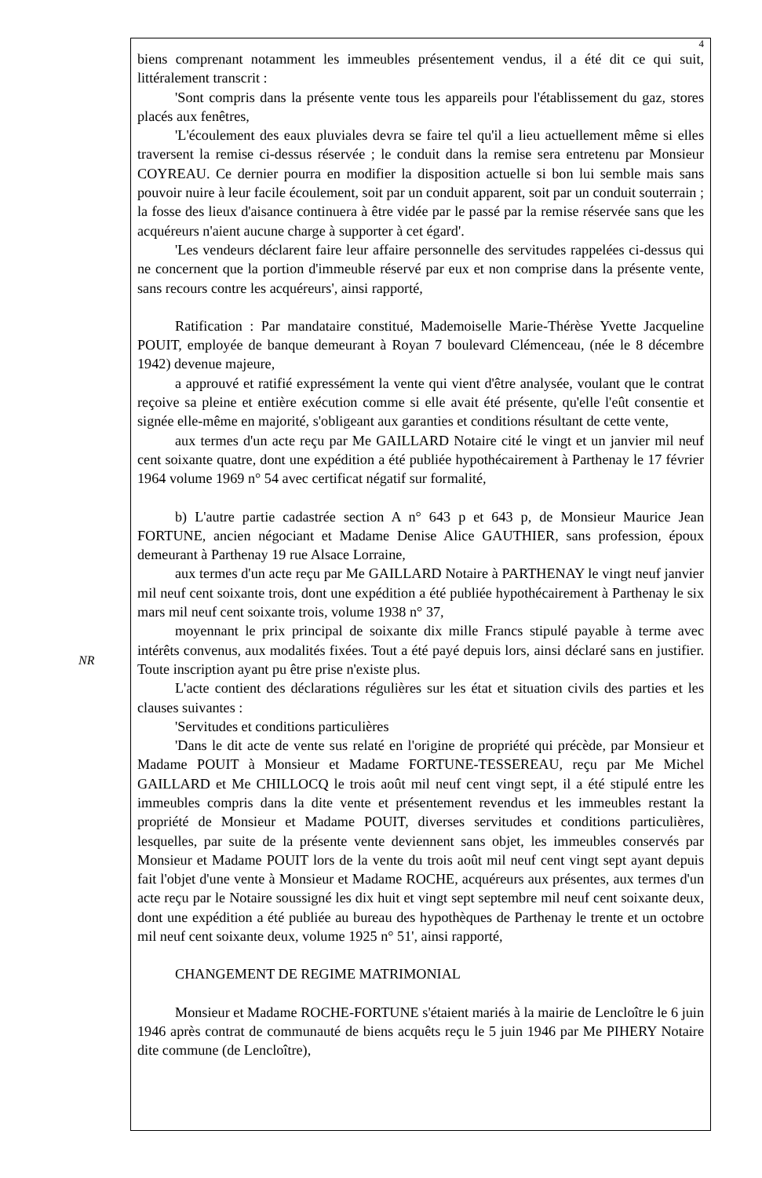NR
4
biens comprenant notamment les immeubles présentement vendus, il a été dit ce qui suit, littéralement transcrit :
'Sont compris dans la présente vente tous les appareils pour l'établissement du gaz, stores placés aux fenêtres,
'L'écoulement des eaux pluviales devra se faire tel qu'il a lieu actuellement même si elles traversent la remise ci-dessus réservée ; le conduit dans la remise sera entretenu par Monsieur COYREAU. Ce dernier pourra en modifier la disposition actuelle si bon lui semble mais sans pouvoir nuire à leur facile écoulement, soit par un conduit apparent, soit par un conduit souterrain ; la fosse des lieux d'aisance continuera à être vidée par le passé par la remise réservée sans que les acquéreurs n'aient aucune charge à supporter à cet égard'.
'Les vendeurs déclarent faire leur affaire personnelle des servitudes rappelées ci-dessus qui ne concernent que la portion d'immeuble réservé par eux et non comprise dans la présente vente, sans recours contre les acquéreurs', ainsi rapporté,
Ratification : Par mandataire constitué, Mademoiselle Marie-Thérèse Yvette Jacqueline POUIT, employée de banque demeurant à Royan 7 boulevard Clémenceau, (née le 8 décembre 1942) devenue majeure,
a approuvé et ratifié expressément la vente qui vient d'être analysée, voulant que le contrat reçoive sa pleine et entière exécution comme si elle avait été présente, qu'elle l'eût consentie et signée elle-même en majorité, s'obligeant aux garanties et conditions résultant de cette vente,
aux termes d'un acte reçu par Me GAILLARD Notaire cité le vingt et un janvier mil neuf cent soixante quatre, dont une expédition a été publiée hypothécairement à Parthenay le 17 février 1964 volume 1969 n° 54 avec certificat négatif sur formalité,
b) L'autre partie cadastrée section A n° 643 p et 643 p, de Monsieur Maurice Jean FORTUNE, ancien négociant et Madame Denise Alice GAUTHIER, sans profession, époux demeurant à Parthenay 19 rue Alsace Lorraine,
aux termes d'un acte reçu par Me GAILLARD Notaire à PARTHENAY le vingt neuf janvier mil neuf cent soixante trois, dont une expédition a été publiée hypothécairement à Parthenay le six mars mil neuf cent soixante trois, volume 1938 n° 37,
moyennant le prix principal de soixante dix mille Francs stipulé payable à terme avec intérêts convenus, aux modalités fixées. Tout a été payé depuis lors, ainsi déclaré sans en justifier. Toute inscription ayant pu être prise n'existe plus.
L'acte contient des déclarations régulières sur les état et situation civils des parties et les clauses suivantes :
'Servitudes et conditions particulières
'Dans le dit acte de vente sus relaté en l'origine de propriété qui précède, par Monsieur et Madame POUIT à Monsieur et Madame FORTUNE-TESSEREAU, reçu par Me Michel GAILLARD et Me CHILLOCQ le trois août mil neuf cent vingt sept, il a été stipulé entre les immeubles compris dans la dite vente et présentement revendus et les immeubles restant la propriété de Monsieur et Madame POUIT, diverses servitudes et conditions particulières, lesquelles, par suite de la présente vente deviennent sans objet, les immeubles conservés par Monsieur et Madame POUIT lors de la vente du trois août mil neuf cent vingt sept ayant depuis fait l'objet d'une vente à Monsieur et Madame ROCHE, acquéreurs aux présentes, aux termes d'un acte reçu par le Notaire soussigné les dix huit et vingt sept septembre mil neuf cent soixante deux, dont une expédition a été publiée au bureau des hypothèques de Parthenay le trente et un octobre mil neuf cent soixante deux, volume 1925 n° 51', ainsi rapporté,
CHANGEMENT DE REGIME MATRIMONIAL
Monsieur et Madame ROCHE-FORTUNE s'étaient mariés à la mairie de Lencloître le 6 juin 1946 après contrat de communauté de biens acquêts reçu le 5 juin 1946 par Me PIHERY Notaire dite commune (de Lencloître),